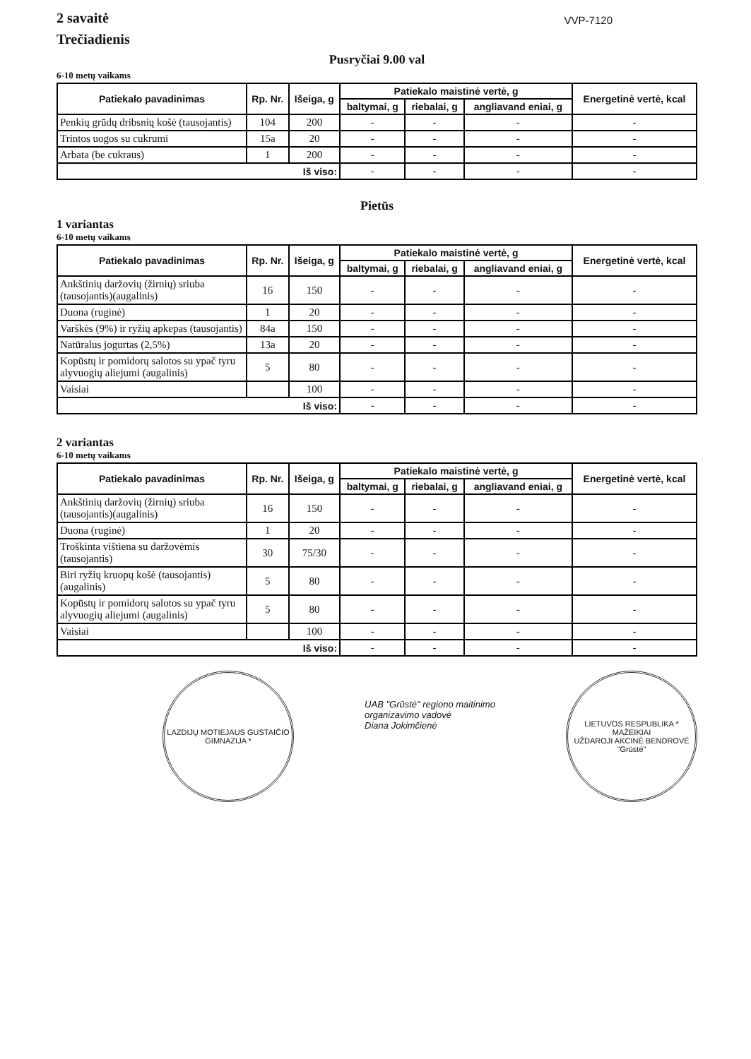2 savaitė
Trečiadienis
VVP-7120
Pusryčiai 9.00 val
6-10 metų vaikams
| Patiekalo pavadinimas | Rp. Nr. | Išeiga, g | Patiekalo maistinė vertė, g | | | Energetinė vertė, kcal |
| --- | --- | --- | --- | --- | --- | --- |
| | | | baltymai, g | riebalai, g | angliavand eniai, g | |
| Penkių grūdų dribsnių košė (tausojantis) | 104 | 200 | - | - | - | - |
| Trintos uogos su cukrumi | 15a | 20 | - | - | - | - |
| Arbata (be cukraus) | 1 | 200 | - | - | - | - |
| Iš viso: | | | - | - | - | - |
Pietūs
1 variantas
6-10 metų vaikams
| Patiekalo pavadinimas | Rp. Nr. | Išeiga, g | Patiekalo maistinė vertė, g | | | Energetinė vertė, kcal |
| --- | --- | --- | --- | --- | --- | --- |
| | | | baltymai, g | riebalai, g | angliavand eniai, g | |
| Ankštinių daržovių (žirnių) sriuba (tausojantis)(augalinis) | 16 | 150 | - | - | - | - |
| Duona (ruginė) | 1 | 20 | - | - | - | - |
| Varškės (9%) ir ryžių apkepas (tausojantis) | 84a | 150 | - | - | - | - |
| Natūralus jogurtas (2,5%) | 13a | 20 | - | - | - | - |
| Kopūstų ir pomidorų salotos su ypač tyru alyvuogių aliejumi (augalinis) | 5 | 80 | - | - | - | - |
| Vaisiai | | 100 | - | - | - | - |
| Iš viso: | | | - | - | - | - |
2 variantas
6-10 metų vaikams
| Patiekalo pavadinimas | Rp. Nr. | Išeiga, g | Patiekalo maistinė vertė, g | | | Energetinė vertė, kcal |
| --- | --- | --- | --- | --- | --- | --- |
| | | | baltymai, g | riebalai, g | angliavand eniai, g | |
| Ankštinių daržovių (žirnių) sriuba (tausojantis)(augalinis) | 16 | 150 | - | - | - | - |
| Duona (ruginė) | 1 | 20 | - | - | - | - |
| Troškinta vištiena su daržovėmis (tausojantis) | 30 | 75/30 | - | - | - | - |
| Biri ryžių kruopų košė (tausojantis)(augalinis) | 5 | 80 | - | - | - | - |
| Kopūstų ir pomidorų salotos su ypač tyru alyvuogių aliejumi (augalinis) | 5 | 80 | - | - | - | - |
| Vaisiai | | 100 | - | - | - | - |
| Iš viso: | | | - | - | - | - |
LAZDIJŲ MOTIEJAUS GUSTAIČIO GIMNAZIJA *
UAB "Grūstė" regiono maitinimo
organizavimo vadovė
Diana Jokimčienė
LIETUVOS RESPUBLIKA * MAŽEIKIAI
UŽDAROJI AKCINĖ BENDROVĖ
"Grūstė"